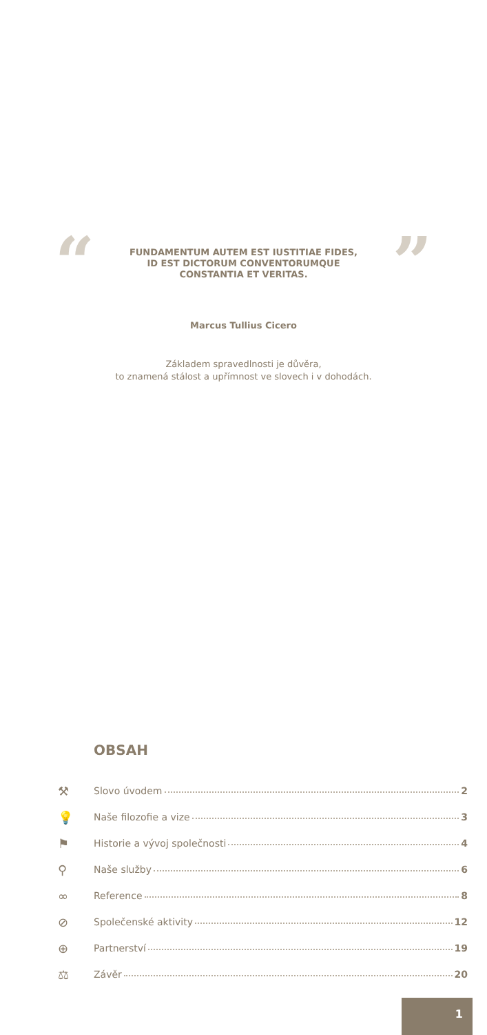“
FUNDAMENTUM AUTEM EST IUSTITIAE FIDES,
ID EST DICTORUM CONVENTORUMQUE
CONSTANTIA ET VERITAS.
”
Marcus Tullius Cicero
Základem spravedlnosti je důvěra,
to znamená stálost a upřímnost ve slovech i v dohodách.
OBSAH
⚒ Slovo úvodem 2
💡 Naše filozofie a vize 3
⚑ Historie a vývoj společnosti 4
⚲ Naše služby 6
∞ Reference 8
⊘ Společenské aktivity 12
⊕ Partnerství 19
⚖ Závěr 20
1